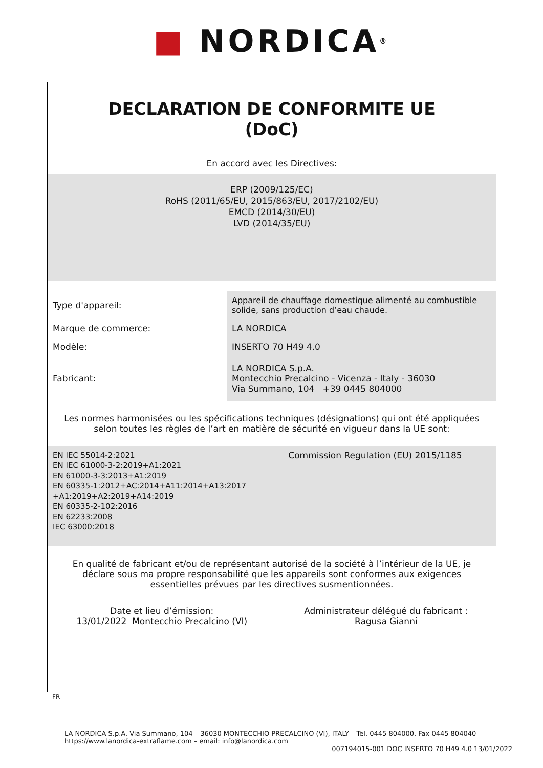■ NORDICA<sup>®</sup>
DECLARATION DE CONFORMITE UE
(DoC)
En accord avec les Directives:
ERP (2009/125/EC)
RoHS (2011/65/EU, 2015/863/EU, 2017/2102/EU)
EMCD (2014/30/EU)
LVD (2014/35/EU)
| Type d'appareil: | Appareil de chauffage domestique alimenté au combustible solide, sans production d’eau chaude. |
| Marque de commerce: | LA NORDICA |
| Modèle: | INSERTO 70 H49 4.0 |
| Fabricant: | LA NORDICA S.p.A. Montecchio Precalcino - Vicenza - Italy - 36030 Via Summano, 104 +39 0445 804000 |
Les normes harmonisées ou les spécifications techniques (désignations) qui ont été appliquées selon toutes les règles de l’art en matière de sécurité en vigueur dans la UE sont:
| EN IEC 55014-2:2021 EN IEC 61000-3-2:2019+A1:2021 EN 61000-3-3:2013+A1:2019 EN 60335-1:2012+AC:2014+A11:2014+A13:2017 +A1:2019+A2:2019+A14:2019 EN 60335-2-102:2016 EN 62233:2008 IEC 63000:2018 | Commission Regulation (EU) 2015/1185 |
En qualité de fabricant et/ou de représentant autorisé de la société à l’intérieur de la UE, je déclare sous ma propre responsabilité que les appareils sont conformes aux exigences essentielles prévues par les directives susmentionnées.
| Date et lieu d’émission: 13/01/2022 Montecchio Precalcino (VI) | Administrateur délégué du fabricant : Ragusa Gianni |
FR
LA NORDICA S.p.A. Via Summano, 104 – 36030 MONTECCHIO PRECALCINO (VI), ITALY – Tel. 0445 804000, Fax 0445 804040
https://www.lanordica-extraflame.com – email: info@lanordica.com
007194015-001 DOC INSERTO 70 H49 4.0 13/01/2022